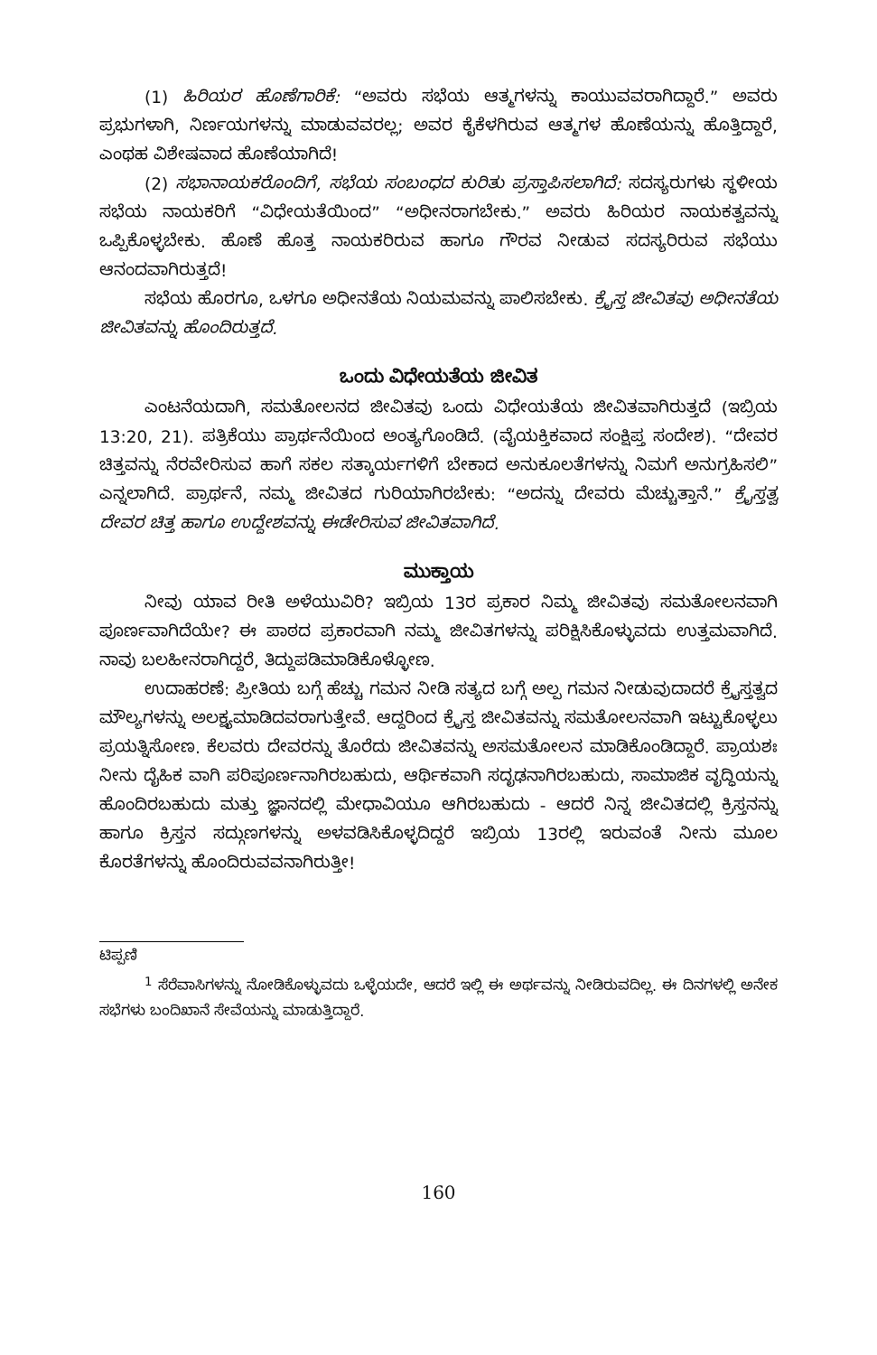(1) ಹಿರಿಯರ ಹೊಣೆಗಾರಿಕೆ: “ಅವರು ಸಭೆಯ ಆತ್ಮಗಳನ್ನು ಕಾಯುವವರಾಗಿದ್ದಾರೆ.” ಅವರು ಪ್ರಭುಗಳಾಗಿ, ನಿರ್ಣಯಗಳನ್ನು ಮಾಡುವವರಲ್ಲ; ಅವರ ಕೈಕೆಳಗಿರುವ ಆತ್ಮಗಳ ಹೊಣೆಯನ್ನು ಹೊತ್ತಿದ್ದಾರೆ, ಎಂಥಹ ವಿಶೇಷವಾದ ಹೊಣೆಯಾಗಿದೆ!
(2) ಸಭಾನಾಯಕರೊಂದಿಗೆ, ಸಭೆಯ ಸಂಬಂಧದ ಕುರಿತು ಪ್ರಸ್ತಾಪಿಸಲಾಗಿದೆ: ಸದಸ್ಯರುಗಳು ಸ್ಥಳೀಯ ಸಭೆಯ ನಾಯಕರಿಗೆ “ವಿಧೇಯತೆಯಿಂದ” “ಅಧೀನರಾಗಬೇಕು.” ಅವರು ಹಿರಿಯರ ನಾಯಕತ್ವವನ್ನು ಒಪ್ಪಿಕೊಳ್ಳಬೇಕು. ಹೊಣೆ ಹೊತ್ತ ನಾಯಕರಿರುವ ಹಾಗೂ ಗೌರವ ನೀಡುವ ಸದಸ್ಯರಿರುವ ಸಭೆಯು ಆನಂದವಾಗಿರುತ್ತದೆ!
ಸಭೆಯ ಹೊರಗೂ, ಒಳಗೂ ಅಧೀನತೆಯ ನಿಯಮವನ್ನು ಪಾಲಿಸಬೇಕು. ಕ್ರೈಸ್ತ ಜೀವಿತವು ಅಧೀನತೆಯ ಜೀವಿತವನ್ನು ಹೊಂದಿರುತ್ತದೆ.
ಒಂದು ವಿಧೇಯತೆಯ ಜೀವಿತ
ಎಂಟನೆಯದಾಗಿ, ಸಮತೋಲನದ ಜೀವಿತವು ಒಂದು ವಿಧೇಯತೆಯ ಜೀವಿತವಾಗಿರುತ್ತದೆ (ಇಬ್ರಿಯ 13:20, 21). ಪತ್ರಿಕೆಯು ಪ್ರಾರ್ಥನೆಯಿಂದ ಅಂತ್ಯಗೊಂಡಿದೆ. (ವೈಯಕ್ತಿಕವಾದ ಸಂಕ್ಷಿಪ್ತ ಸಂದೇಶ). “ದೇವರ ಚಿತ್ತವನ್ನು ನೆರವೇರಿಸುವ ಹಾಗೆ ಸಕಲ ಸತ್ಕಾರ್ಯಗಳಿಗೆ ಬೇಕಾದ ಅನುಕೂಲತೆಗಳನ್ನು ನಿಮಗೆ ಅನುಗ್ರಹಿಸಲಿ” ಎನ್ನಲಾಗಿದೆ. ಪ್ರಾರ್ಥನೆ, ನಮ್ಮ ಜೀವಿತದ ಗುರಿಯಾಗಿರಬೇಕು: “ಅದನ್ನು ದೇವರು ಮೆಚ್ಚುತ್ತಾನೆ.” ಕ್ರೈಸ್ತತ್ವ ದೇವರ ಚಿತ್ತ ಹಾಗೂ ಉದ್ದೇಶವನ್ನು ಈಡೇರಿಸುವ ಜೀವಿತವಾಗಿದೆ.
ಮುಕ್ತಾಯ
ನೀವು ಯಾವ ರೀತಿ ಅಳೆಯುವಿರಿ? ಇಬ್ರಿಯ 13ರ ಪ್ರಕಾರ ನಿಮ್ಮ ಜೀವಿತವು ಸಮತೋಲನವಾಗಿ ಪೂರ್ಣವಾಗಿದೆಯೇ? ಈ ಪಾಠದ ಪ್ರಕಾರವಾಗಿ ನಮ್ಮ ಜೀವಿತಗಳನ್ನು ಪರಿಕ್ಷಿಸಿಕೊಳ್ಳುವದು ಉತ್ತಮವಾಗಿದೆ. ನಾವು ಬಲಹೀನರಾಗಿದ್ದರೆ, ತಿದ್ದುಪಡಿಮಾಡಿಕೊಳ್ಳೋಣ.
ಉದಾಹರಣೆ: ಪ್ರೀತಿಯ ಬಗ್ಗೆ ಹೆಚ್ಚು ಗಮನ ನೀಡಿ ಸತ್ಯದ ಬಗ್ಗೆ ಅಲ್ಪ ಗಮನ ನೀಡುವುದಾದರೆ ಕ್ರೈಸ್ತತ್ವದ ಮೌಲ್ಯಗಳನ್ನು ಅಲಕ್ಷ್ಯಮಾಡಿದವರಾಗುತ್ತೇವೆ. ಆದ್ದರಿಂದ ಕ್ರೈಸ್ತ ಜೀವಿತವನ್ನು ಸಮತೋಲನವಾಗಿ ಇಟ್ಟುಕೊಳ್ಳಲು ಪ್ರಯತ್ನಿಸೋಣ. ಕೆಲವರು ದೇವರನ್ನು ತೊರೆದು ಜೀವಿತವನ್ನು ಅಸಮತೋಲನ ಮಾಡಿಕೊಂಡಿದ್ದಾರೆ. ಪ್ರಾಯಶಃ ನೀನು ದೈಹಿಕ ವಾಗಿ ಪರಿಪೂರ್ಣನಾಗಿರಬಹುದು, ಆರ್ಥಿಕವಾಗಿ ಸದೃಢನಾಗಿರಬಹುದು, ಸಾಮಾಜಿಕ ವೃದ್ಧಿಯನ್ನು ಹೊಂದಿರಬಹುದು ಮತ್ತು ಜ್ಞಾನದಲ್ಲಿ ಮೇಧಾವಿಯೂ ಆಗಿರಬಹುದು - ಆದರೆ ನಿನ್ನ ಜೀವಿತದಲ್ಲಿ ಕ್ರಿಸ್ತನನ್ನು ಹಾಗೂ ಕ್ರಿಸ್ತನ ಸದ್ಗುಣಗಳನ್ನು ಅಳವಡಿಸಿಕೊಳ್ಳದಿದ್ದರೆ ಇಬ್ರಿಯ 13ರಲ್ಲಿ ಇರುವಂತೆ ನೀನು ಮೂಲ ಕೊರತೆಗಳನ್ನು ಹೊಂದಿರುವವನಾಗಿರುತ್ತೀ!
ಟಿಪ್ಪಣಿ
<sup>1</sup> ಸೆರೆವಾಸಿಗಳನ್ನು ನೋಡಿಕೊಳ್ಳುವದು ಒಳ್ಳೆಯದೇ, ಆದರೆ ಇಲ್ಲಿ ಈ ಅರ್ಥವನ್ನು ನೀಡಿರುವದಿಲ್ಲ. ಈ ದಿನಗಳಲ್ಲಿ ಅನೇಕ ಸಭೆಗಳು ಬಂದಿಖಾನೆ ಸೇವೆಯನ್ನು ಮಾಡುತ್ತಿದ್ದಾರೆ.
160